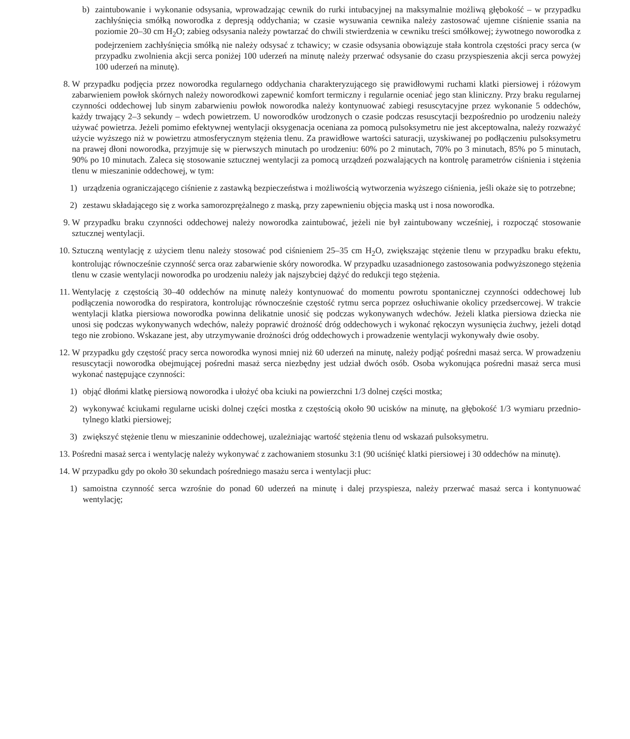b) zaintubowanie i wykonanie odsysania, wprowadzając cewnik do rurki intubacyjnej na maksymalnie możliwą głębokość – w przypadku zachłyśnięcia smółką noworodka z depresją oddychania; w czasie wysuwania cewnika należy zastosować ujemne ciśnienie ssania na poziomie 20–30 cm H<sub>2</sub>O; zabieg odsysania należy powtarzać do chwili stwierdzenia w cewniku treści smółkowej; żywotnego noworodka z podejrzeniem zachłyśnięcia smółką nie należy odsysać z tchawicy; w czasie odsysania obowiązuje stała kontrola częstości pracy serca (w przypadku zwolnienia akcji serca poniżej 100 uderzeń na minutę należy przerwać odsysanie do czasu przyspieszenia akcji serca powyżej 100 uderzeń na minutę).
8. W przypadku podjęcia przez noworodka regularnego oddychania charakteryzującego się prawidłowymi ruchami klatki piersiowej i różowym zabarwieniem powłok skórnych należy noworodkowi zapewnić komfort termiczny i regularnie oceniać jego stan kliniczny. Przy braku regularnej czynności oddechowej lub sinym zabarwieniu powłok noworodka należy kontynuować zabiegi resuscytacyjne przez wykonanie 5 oddechów, każdy trwający 2–3 sekundy – wdech powietrzem. U noworodków urodzonych o czasie podczas resuscytacji bezpośrednio po urodzeniu należy używać powietrza. Jeżeli pomimo efektywnej wentylacji oksygenacja oceniana za pomocą pulsoksymetru nie jest akceptowalna, należy rozważyć użycie wyższego niż w powietrzu atmosferycznym stężenia tlenu. Za prawidłowe wartości saturacji, uzyskiwanej po podłączeniu pulsoksymetru na prawej dłoni noworodka, przyjmuje się w pierwszych minutach po urodzeniu: 60% po 2 minutach, 70% po 3 minutach, 85% po 5 minutach, 90% po 10 minutach. Zaleca się stosowanie sztucznej wentylacji za pomocą urządzeń pozwalających na kontrolę parametrów ciśnienia i stężenia tlenu w mieszaninie oddechowej, w tym:
1) urządzenia ograniczającego ciśnienie z zastawką bezpieczeństwa i możliwością wytworzenia wyższego ciśnienia, jeśli okaże się to potrzebne;
2) zestawu składającego się z worka samorozprężalnego z maską, przy zapewnieniu objęcia maską ust i nosa noworodka.
9. W przypadku braku czynności oddechowej należy noworodka zaintubować, jeżeli nie był zaintubowany wcześniej, i rozpocząć stosowanie sztucznej wentylacji.
10. Sztuczną wentylację z użyciem tlenu należy stosować pod ciśnieniem 25–35 cm H<sub>2</sub>O, zwiększając stężenie tlenu w przypadku braku efektu, kontrolując równocześnie czynność serca oraz zabarwienie skóry noworodka. W przypadku uzasadnionego zastosowania podwyższonego stężenia tlenu w czasie wentylacji noworodka po urodzeniu należy jak najszybciej dążyć do redukcji tego stężenia.
11. Wentylację z częstością 30–40 oddechów na minutę należy kontynuować do momentu powrotu spontanicznej czynności oddechowej lub podłączenia noworodka do respiratora, kontrolując równocześnie częstość rytmu serca poprzez osłuchiwanie okolicy przedsercowej. W trakcie wentylacji klatka piersiowa noworodka powinna delikatnie unosić się podczas wykonywanych wdechów. Jeżeli klatka piersiowa dziecka nie unosi się podczas wykonywanych wdechów, należy poprawić drożność dróg oddechowych i wykonać rękoczyn wysunięcia żuchwy, jeżeli dotąd tego nie zrobiono. Wskazane jest, aby utrzymywanie drożności dróg oddechowych i prowadzenie wentylacji wykonywały dwie osoby.
12. W przypadku gdy częstość pracy serca noworodka wynosi mniej niż 60 uderzeń na minutę, należy podjąć pośredni masaż serca. W prowadzeniu resuscytacji noworodka obejmującej pośredni masaż serca niezbędny jest udział dwóch osób. Osoba wykonująca pośredni masaż serca musi wykonać następujące czynności:
1) objąć dłońmi klatkę piersiową noworodka i ułożyć oba kciuki na powierzchni 1/3 dolnej części mostka;
2) wykonywać kciukami regularne uciski dolnej części mostka z częstością około 90 ucisków na minutę, na głębokość 1/3 wymiaru przednio-tylnego klatki piersiowej;
3) zwiększyć stężenie tlenu w mieszaninie oddechowej, uzależniając wartość stężenia tlenu od wskazań pulsoksymetru.
13. Pośredni masaż serca i wentylację należy wykonywać z zachowaniem stosunku 3:1 (90 uciśnięć klatki piersiowej i 30 oddechów na minutę).
14. W przypadku gdy po około 30 sekundach pośredniego masażu serca i wentylacji płuc:
1) samoistna czynność serca wzrośnie do ponad 60 uderzeń na minutę i dalej przyspiesza, należy przerwać masaż serca i kontynuować wentylację;